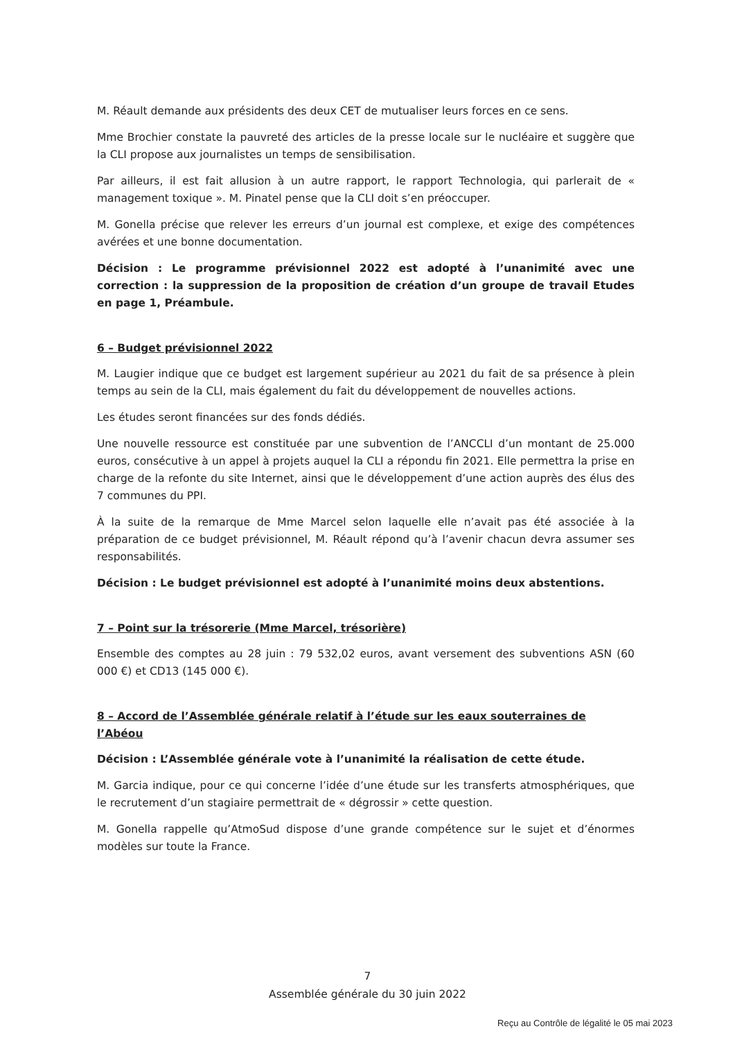M. Réault demande aux présidents des deux CET de mutualiser leurs forces en ce sens.
Mme Brochier constate la pauvreté des articles de la presse locale sur le nucléaire et suggère que la CLI propose aux journalistes un temps de sensibilisation.
Par ailleurs, il est fait allusion à un autre rapport, le rapport Technologia, qui parlerait de « management toxique ». M. Pinatel pense que la CLI doit s’en préoccuper.
M. Gonella précise que relever les erreurs d’un journal est complexe, et exige des compétences avérées et une bonne documentation.
Décision : Le programme prévisionnel 2022 est adopté à l’unanimité avec une correction : la suppression de la proposition de création d’un groupe de travail Etudes en page 1, Préambule.
6 – Budget prévisionnel 2022
M. Laugier indique que ce budget est largement supérieur au 2021 du fait de sa présence à plein temps au sein de la CLI, mais également du fait du développement de nouvelles actions.
Les études seront financées sur des fonds dédiés.
Une nouvelle ressource est constituée par une subvention de l’ANCCLI d’un montant de 25.000 euros, consécutive à un appel à projets auquel la CLI a répondu fin 2021. Elle permettra la prise en charge de la refonte du site Internet, ainsi que le développement d’une action auprès des élus des 7 communes du PPI.
À la suite de la remarque de Mme Marcel selon laquelle elle n’avait pas été associée à la préparation de ce budget prévisionnel, M. Réault répond qu’à l’avenir chacun devra assumer ses responsabilités.
Décision : Le budget prévisionnel est adopté à l’unanimité moins deux abstentions.
7 – Point sur la trésorerie (Mme Marcel, trésorière)
Ensemble des comptes au 28 juin : 79 532,02 euros, avant versement des subventions ASN (60 000 €) et CD13 (145 000 €).
8 – Accord de l’Assemblée générale relatif à l’étude sur les eaux souterraines de l’Abéou
Décision : L’Assemblée générale vote à l’unanimité la réalisation de cette étude.
M. Garcia indique, pour ce qui concerne l’idée d’une étude sur les transferts atmosphériques, que le recrutement d’un stagiaire permettrait de « dégrossir » cette question.
M. Gonella rappelle qu’AtmoSud dispose d’une grande compétence sur le sujet et d’énormes modèles sur toute la France.
7
Assemblée générale du 30 juin 2022
Reçu au Contrôle de légalité le 05 mai 2023